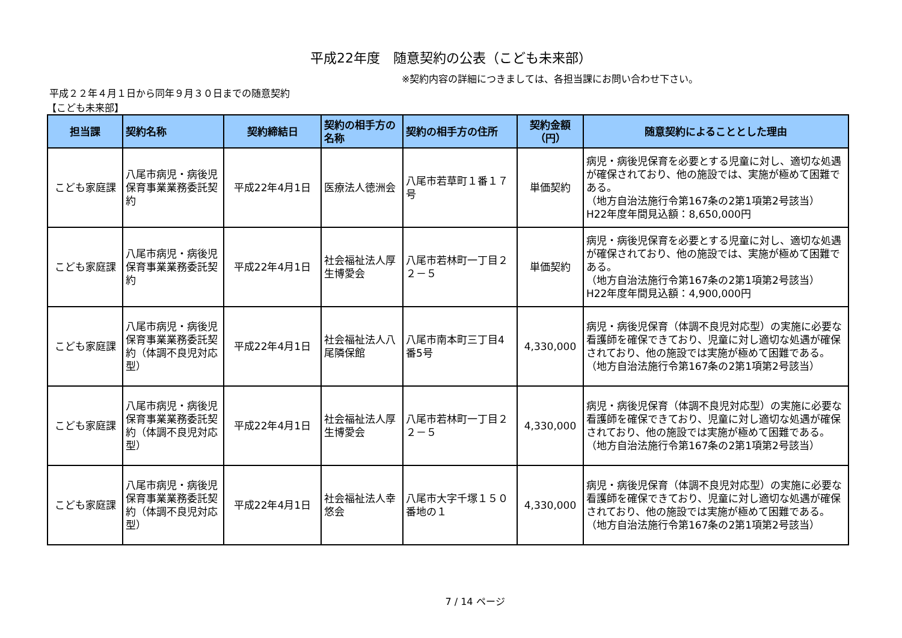平成22年度　随意契約の公表（こども未来部）
※契約内容の詳細につきましては、各担当課にお問い合わせ下さい。
平成２２年４月１日から同年９月３０日までの随意契約
【こども未来部】
| 担当課 | 契約名称 | 契約締結日 | 契約の相手方の名称 | 契約の相手方の住所 | 契約金額（円） | 随意契約によることとした理由 |
| --- | --- | --- | --- | --- | --- | --- |
| こども家庭課 | 八尾市病児・病後児保育事業業務委託契約 | 平成22年4月1日 | 医療法人徳洲会 | 八尾市若草町１番１７号 | 単価契約 | 病児・病後児保育を必要とする児童に対し、適切な処遇が確保されており、他の施設では、実施が極めて困難である。 （地方自治法施行令第167条の2第1項第2号該当） H22年度年間見込額：8,650,000円 |
| こども家庭課 | 八尾市病児・病後児保育事業業務委託契約 | 平成22年4月1日 | 社会福祉法人厚生博愛会 | 八尾市若林町一丁目２２－５ | 単価契約 | 病児・病後児保育を必要とする児童に対し、適切な処遇が確保されており、他の施設では、実施が極めて困難である。 （地方自治法施行令第167条の2第1項第2号該当） H22年度年間見込額：4,900,000円 |
| こども家庭課 | 八尾市病児・病後児保育事業業務委託契約（体調不良児対応型） | 平成22年4月1日 | 社会福祉法人八尾隣保館 | 八尾市南本町三丁目4番5号 | 4,330,000 | 病児・病後児保育（体調不良児対応型）の実施に必要な看護師を確保できており、児童に対し適切な処遇が確保されており、他の施設では実施が極めて困難である。 （地方自治法施行令第167条の2第1項第2号該当） |
| こども家庭課 | 八尾市病児・病後児保育事業業務委託契約（体調不良児対応型） | 平成22年4月1日 | 社会福祉法人厚生博愛会 | 八尾市若林町一丁目２２－５ | 4,330,000 | 病児・病後児保育（体調不良児対応型）の実施に必要な看護師を確保できており、児童に対し適切な処遇が確保されており、他の施設では実施が極めて困難である。 （地方自治法施行令第167条の2第1項第2号該当） |
| こども家庭課 | 八尾市病児・病後児保育事業業務委託契約（体調不良児対応型） | 平成22年4月1日 | 社会福祉法人幸悠会 | 八尾市大字千塚１５０番地の１ | 4,330,000 | 病児・病後児保育（体調不良児対応型）の実施に必要な看護師を確保できており、児童に対し適切な処遇が確保されており、他の施設では実施が極めて困難である。 （地方自治法施行令第167条の2第1項第2号該当） |
7 / 14 ページ